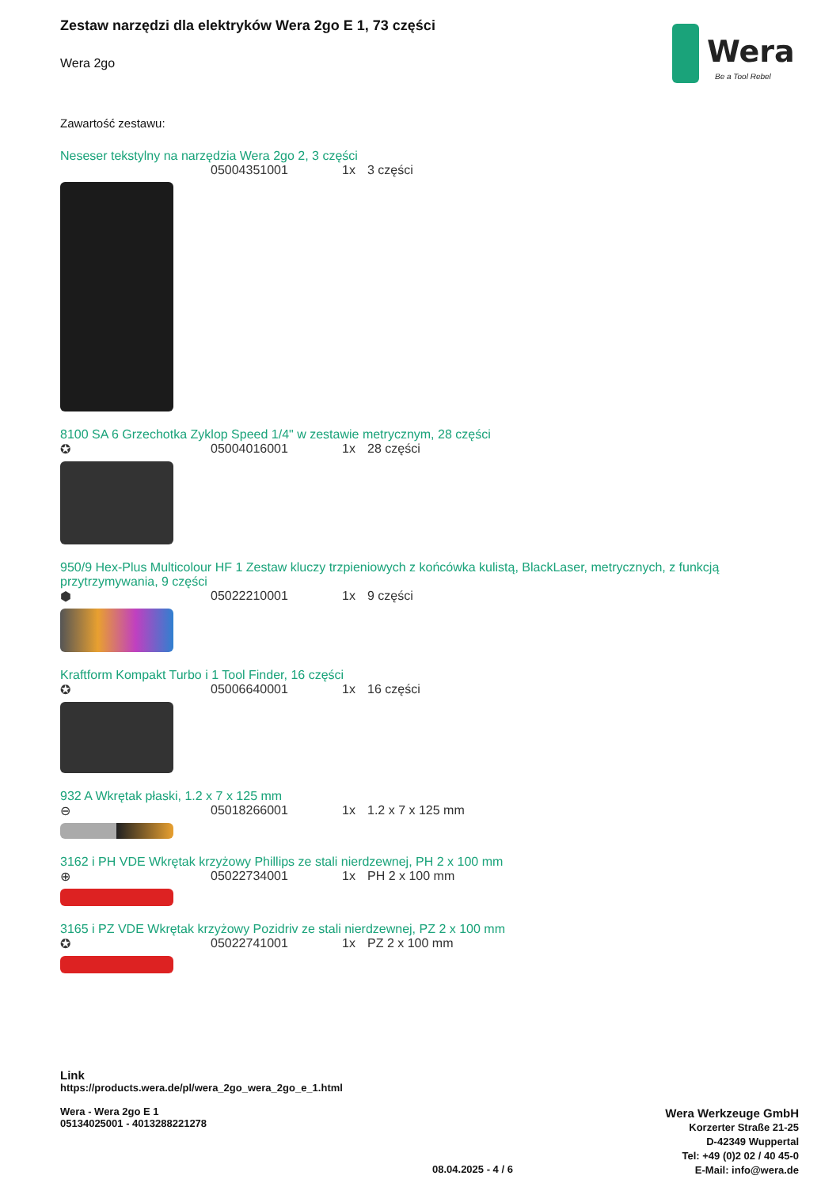Wera
Be a Tool Rebel
Zestaw narzędzi dla elektryków Wera 2go E 1, 73 części
Wera 2go
Zawartość zestawu:
Neseser tekstylny na narzędzia Wera 2go 2, 3 części
05004351001 1x 3 części
8100 SA 6 Grzechotka Zyklop Speed 1/4" w zestawie metrycznym, 28 części
✪ 05004016001 1x 28 części
950/9 Hex-Plus Multicolour HF 1 Zestaw kluczy trzpieniowych z końcówka kulistą, BlackLaser, metrycznych, z funkcją przytrzymywania, 9 części
⬢ 05022210001 1x 9 części
Kraftform Kompakt Turbo i 1 Tool Finder, 16 części
✪ 05006640001 1x 16 części
932 A Wkrętak płaski, 1.2 x 7 x 125 mm
⊖ 05018266001 1x 1.2 x 7 x 125 mm
3162 i PH VDE Wkrętak krzyżowy Phillips ze stali nierdzewnej, PH 2 x 100 mm
⊕ 05022734001 1x PH 2 x 100 mm
3165 i PZ VDE Wkrętak krzyżowy Pozidriv ze stali nierdzewnej, PZ 2 x 100 mm
✪ 05022741001 1x PZ 2 x 100 mm
Link
https://products.wera.de/pl/wera_2go_wera_2go_e_1.html
Wera - Wera 2go E 1
05134025001 - 4013288221278
Wera Werkzeuge GmbH
Korzerter Straße 21-25
D-42349 Wuppertal
Tel: +49 (0)2 02 / 40 45-0
E-Mail: info@wera.de
08.04.2025 - 4 / 6